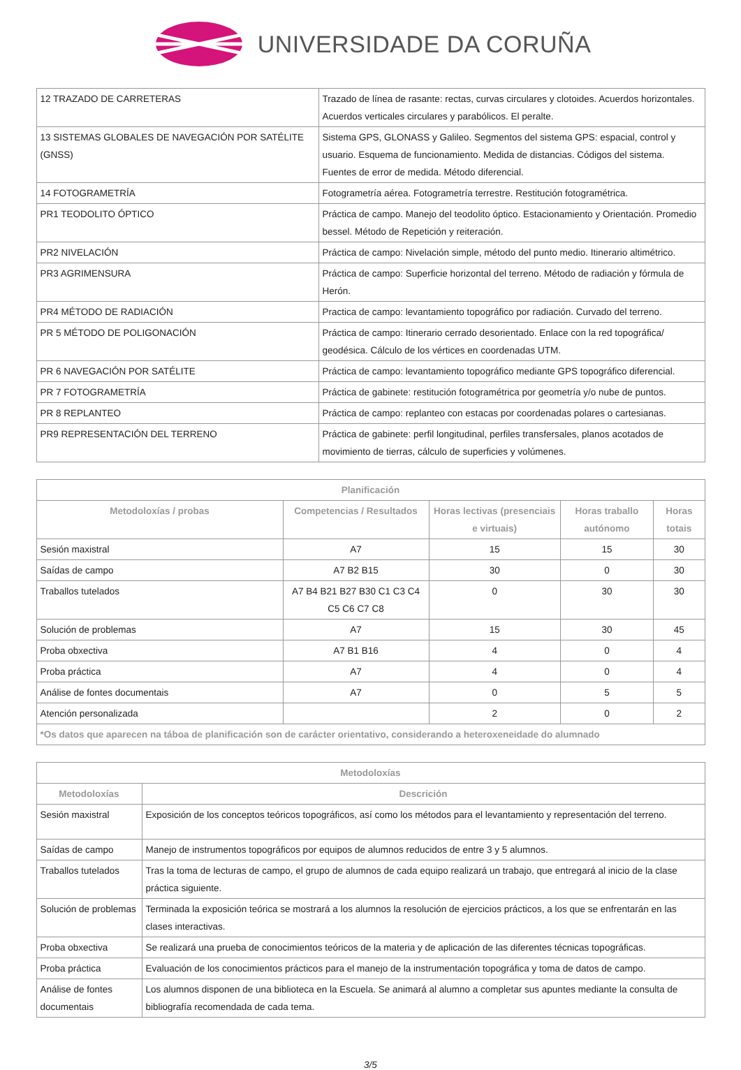UNIVERSIDADE DA CORUÑA
| 12 TRAZADO DE CARRETERAS | Trazado de línea de rasante: rectas, curvas circulares y clotoides. Acuerdos horizontales. Acuerdos verticales circulares y parabólicos. El peralte. |
| 13 SISTEMAS GLOBALES DE NAVEGACIÓN POR SATÉLITE (GNSS) | Sistema GPS, GLONASS y Galileo. Segmentos del sistema GPS: espacial, control y usuario. Esquema de funcionamiento. Medida de distancias. Códigos del sistema. Fuentes de error de medida. Método diferencial. |
| 14 FOTOGRAMETRÍA | Fotogrametría aérea. Fotogrametría terrestre. Restitución fotogramétrica. |
| PR1 TEODOLITO ÓPTICO | Práctica de campo. Manejo del teodolito óptico. Estacionamiento y Orientación. Promedio bessel. Método de Repetición y reiteración. |
| PR2 NIVELACIÓN | Práctica de campo: Nivelación simple, método del punto medio. Itinerario altimétrico. |
| PR3 AGRIMENSURA | Práctica de campo: Superficie horizontal del terreno. Método de radiación y fórmula de Herón. |
| PR4 MÉTODO DE RADIACIÓN | Practica de campo: levantamiento topográfico por radiación. Curvado del terreno. |
| PR 5 MÉTODO DE POLIGONACIÓN | Práctica de campo: Itinerario cerrado desorientado. Enlace con la red topográfica/ geodésica. Cálculo de los vértices en coordenadas UTM. |
| PR 6 NAVEGACIÓN POR SATÉLITE | Práctica de campo: levantamiento topográfico mediante GPS topográfico diferencial. |
| PR 7 FOTOGRAMETRÍA | Práctica de gabinete: restitución fotogramétrica por geometría y/o nube de puntos. |
| PR 8 REPLANTEO | Práctica de campo: replanteo con estacas por coordenadas polares o cartesianas. |
| PR9 REPRESENTACIÓN DEL TERRENO | Práctica de gabinete: perfil longitudinal, perfiles transfersales, planos acotados de movimiento de tierras, cálculo de superficies y volúmenes. |
| Planificación | | | | |
| --- | --- | --- | --- | --- |
| Metodoloxías / probas | Competencias / Resultados | Horas lectivas (presenciais e virtuais) | Horas traballo autónomo | Horas totais |
| Sesión maxistral | A7 | 15 | 15 | 30 |
| Saídas de campo | A7 B2 B15 | 30 | 0 | 30 |
| Traballos tutelados | A7 B4 B21 B27 B30 C1 C3 C4 C5 C6 C7 C8 | 0 | 30 | 30 |
| Solución de problemas | A7 | 15 | 30 | 45 |
| Proba obxectiva | A7 B1 B16 | 4 | 0 | 4 |
| Proba práctica | A7 | 4 | 0 | 4 |
| Análise de fontes documentais | A7 | 0 | 5 | 5 |
| Atención personalizada | | 2 | 0 | 2 |
| *Os datos que aparecen na táboa de planificación son de carácter orientativo, considerando a heteroxeneidade do alumnado | | | | |
| Metodoloxías | |
| --- | --- |
| Metodoloxías | Descrición |
| Sesión maxistral | Exposición de los conceptos teóricos topográficos, así como los métodos para el levantamiento y representación del terreno. |
| Saídas de campo | Manejo de instrumentos topográficos por equipos de alumnos reducidos de entre 3 y 5 alumnos. |
| Traballos tutelados | Tras la toma de lecturas de campo, el grupo de alumnos de cada equipo realizará un trabajo, que entregará al inicio de la clase práctica siguiente. |
| Solución de problemas | Terminada la exposición teórica se mostrará a los alumnos la resolución de ejercicios prácticos, a los que se enfrentarán en las clases interactivas. |
| Proba obxectiva | Se realizará una prueba de conocimientos teóricos de la materia y de aplicación de las diferentes técnicas topográficas. |
| Proba práctica | Evaluación de los conocimientos prácticos para el manejo de la instrumentación topográfica y toma de datos de campo. |
| Análise de fontes documentais | Los alumnos disponen de una biblioteca en la Escuela. Se animará al alumno a completar sus apuntes mediante la consulta de bibliografía recomendada de cada tema. |
3/5